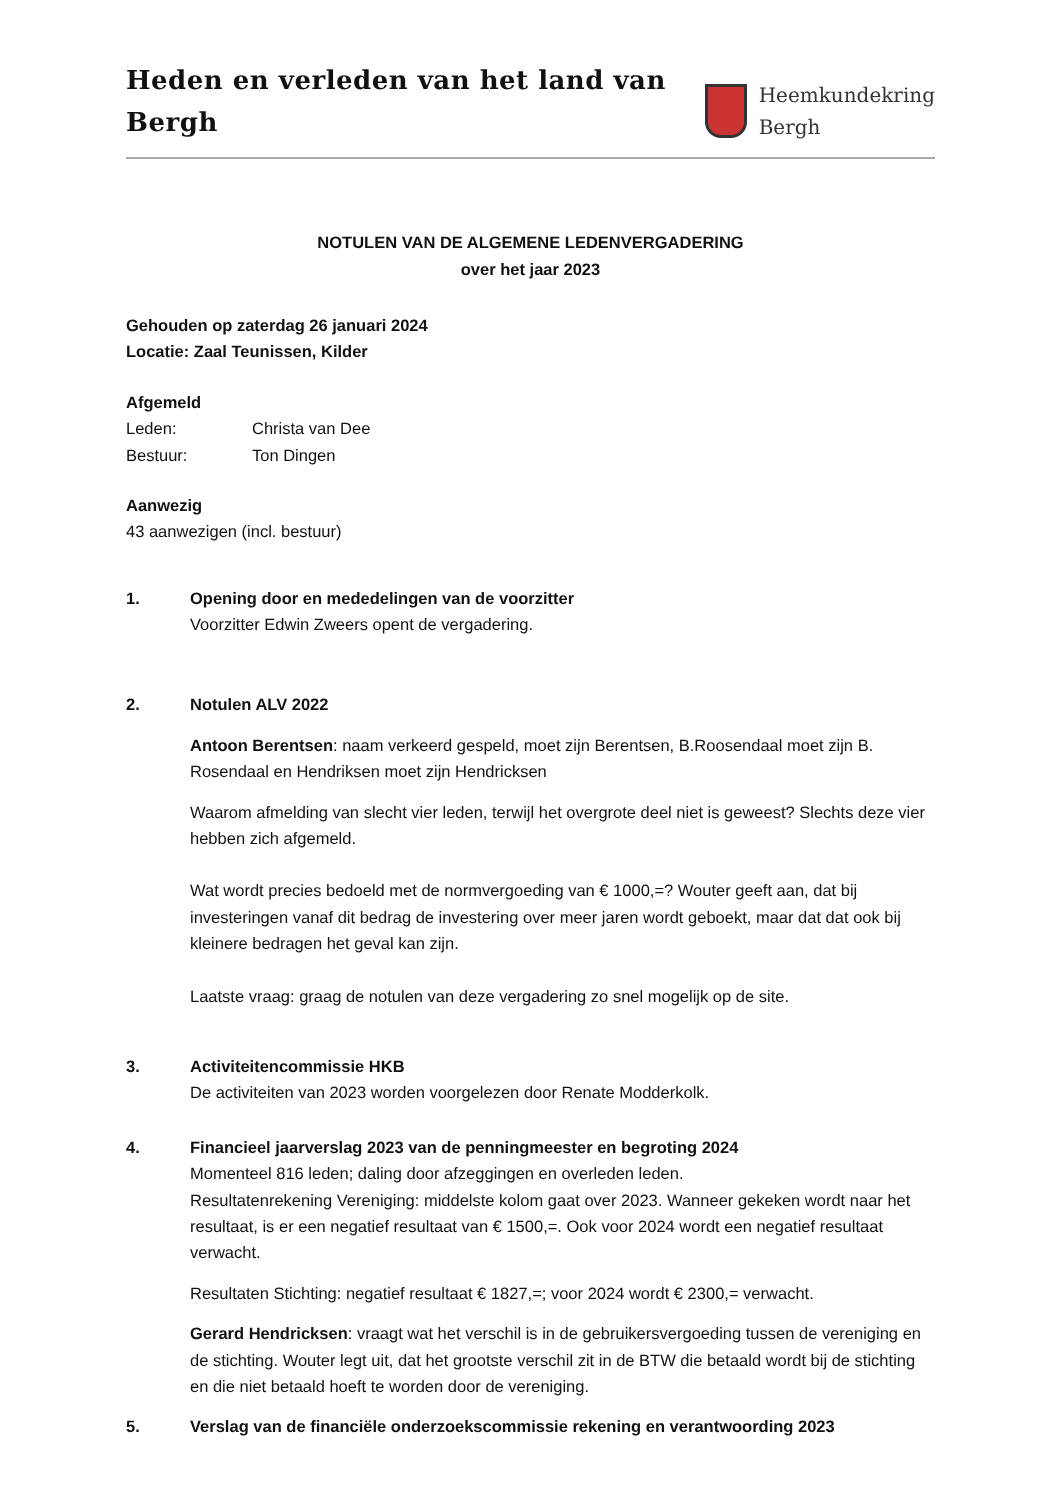Heden en verleden van het land van Bergh
Heemkundekring
Bergh
NOTULEN VAN DE ALGEMENE LEDENVERGADERING
over het jaar 2023
Gehouden op zaterdag 26 januari 2024
Locatie: Zaal Teunissen, Kilder
Afgemeld
Leden: Christa van Dee
Bestuur: Ton Dingen
Aanwezig
43 aanwezigen (incl. bestuur)
1. Opening door en mededelingen van de voorzitter
Voorzitter Edwin Zweers opent de vergadering.
2. Notulen ALV 2022
Antoon Berentsen: naam verkeerd gespeld, moet zijn Berentsen, B.Roosendaal moet zijn B. Rosendaal en Hendriksen moet zijn Hendricksen
Waarom afmelding van slecht vier leden, terwijl het overgrote deel niet is geweest? Slechts deze vier hebben zich afgemeld.
Wat wordt precies bedoeld met de normvergoeding van € 1000,=? Wouter geeft aan, dat bij investeringen vanaf dit bedrag de investering over meer jaren wordt geboekt, maar dat dat ook bij kleinere bedragen het geval kan zijn.
Laatste vraag: graag de notulen van deze vergadering zo snel mogelijk op de site.
3. Activiteitencommissie HKB
De activiteiten van 2023 worden voorgelezen door Renate Modderkolk.
4. Financieel jaarverslag 2023 van de penningmeester en begroting 2024
Momenteel 816 leden; daling door afzeggingen en overleden leden.
Resultatenrekening Vereniging: middelste kolom gaat over 2023. Wanneer gekeken wordt naar het resultaat, is er een negatief resultaat van € 1500,=. Ook voor 2024 wordt een negatief resultaat verwacht.
Resultaten Stichting: negatief resultaat € 1827,=; voor 2024 wordt € 2300,= verwacht.
Gerard Hendricksen: vraagt wat het verschil is in de gebruikersvergoeding tussen de vereniging en de stichting. Wouter legt uit, dat het grootste verschil zit in de BTW die betaald wordt bij de stichting en die niet betaald hoeft te worden door de vereniging.
5. Verslag van de financiële onderzoekscommissie rekening en verantwoording 2023